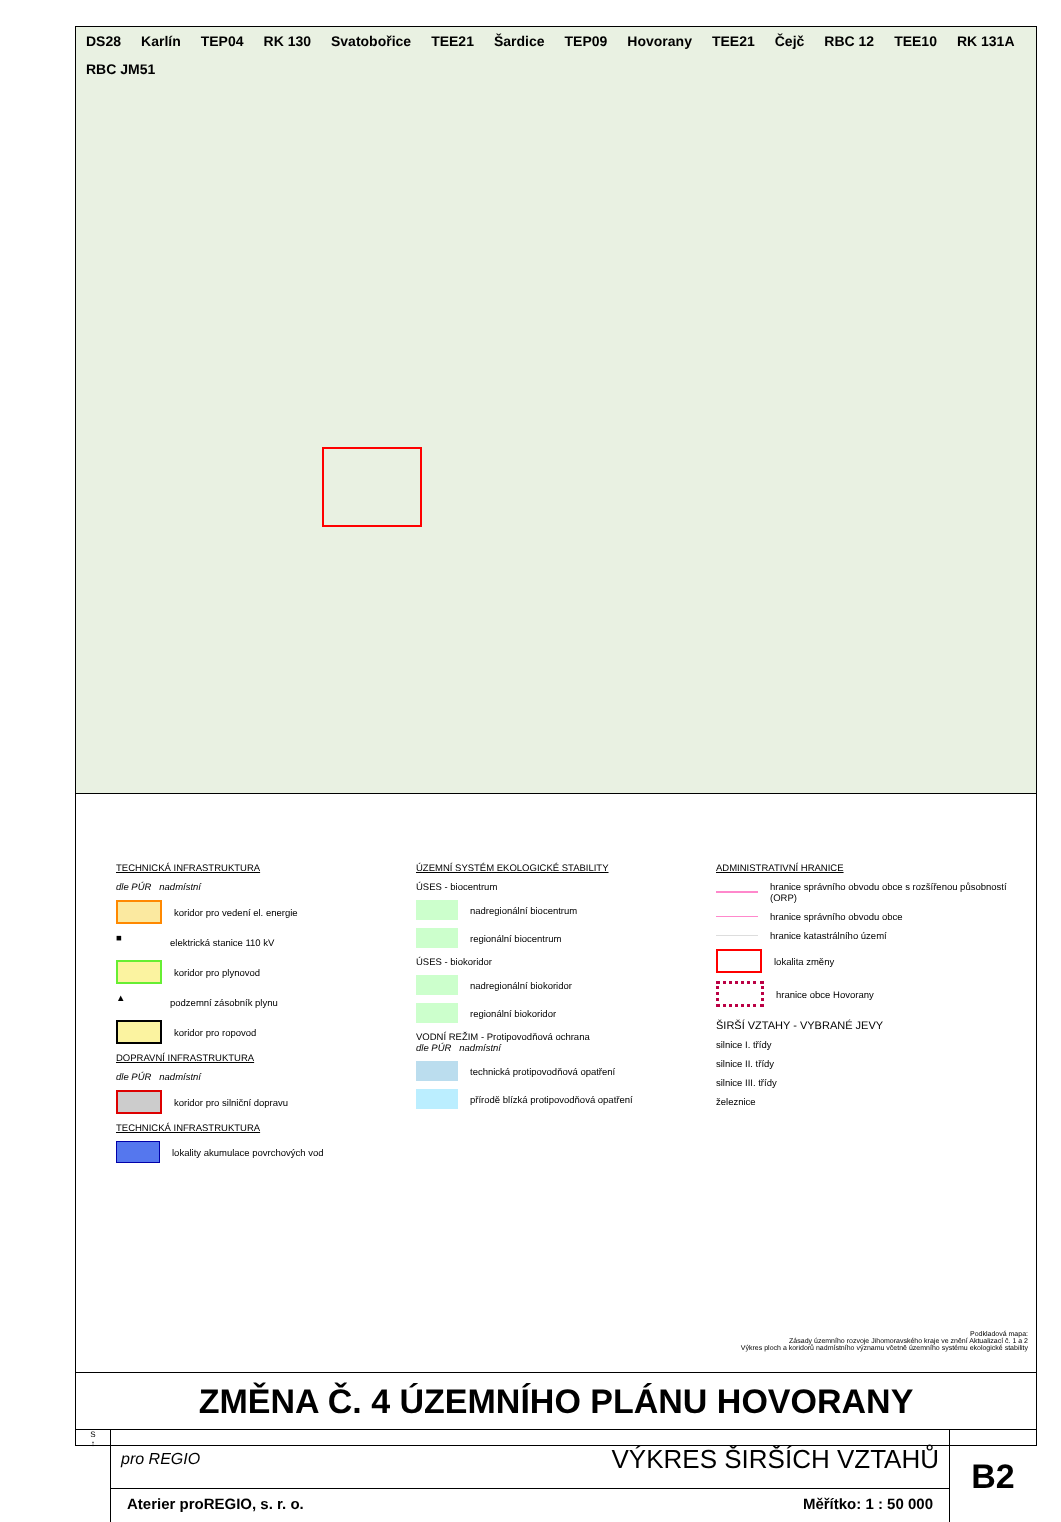DS28 Karlín TEP04 RK 130 Svatobořice TEE21 Šardice TEP09 Hovorany TEE21 Čejč RBC 12 TEE10 RK 131A RBC JM51
TECHNICKÁ INFRASTRUKTURA
dle PÚR nadmístní
koridor pro vedení el. energie
■
elektrická stanice 110 kV
koridor pro plynovod
▲
podzemní zásobník plynu
koridor pro ropovod
DOPRAVNÍ INFRASTRUKTURA
dle PÚR nadmístní
koridor pro silniční dopravu
TECHNICKÁ INFRASTRUKTURA
lokality akumulace povrchových vod
ÚZEMNÍ SYSTÉM EKOLOGICKÉ STABILITY
ÚSES - biocentrum
nadregionální biocentrum
regionální biocentrum
ÚSES - biokoridor
nadregionální biokoridor
regionální biokoridor
VODNÍ REŽIM - Protipovodňová ochrana
dle PÚR nadmístní
technická protipovodňová opatření
přírodě blízká protipovodňová opatření
ADMINISTRATIVNÍ HRANICE
hranice správního obvodu obce s rozšířenou působností (ORP)
hranice správního obvodu obce
hranice katastrálního území
lokalita změny
hranice obce Hovorany
ŠIRŠÍ VZTAHY - VYBRANÉ JEVY
silnice I. třídy
silnice II. třídy
silnice III. třídy
železnice
Podkladová mapa:
Zásady územního rozvoje Jihomoravského kraje ve znění Aktualizací č. 1 a 2
Výkres ploch a koridorů nadmístního významu včetně územního systému ekologické stability
ZMĚNA Č. 4 ÚZEMNÍHO PLÁNU HOVORANY
S
↑
pro REGIO VÝKRES ŠIRŠÍCH VZTAHŮ
Aterier proREGIO, s. r. o. Měřítko: 1 : 50 000
B2